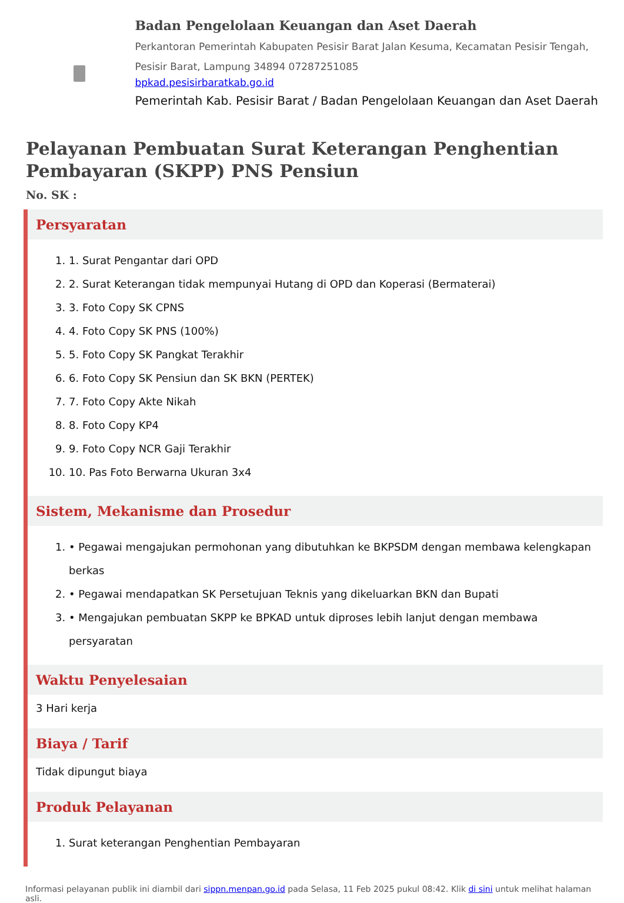Badan Pengelolaan Keuangan dan Aset Daerah
Perkantoran Pemerintah Kabupaten Pesisir Barat Jalan Kesuma, Kecamatan Pesisir Tengah, Pesisir Barat, Lampung 34894 07287251085
bpkad.pesisirbaratkab.go.id
Pemerintah Kab. Pesisir Barat / Badan Pengelolaan Keuangan dan Aset Daerah
Pelayanan Pembuatan Surat Keterangan Penghentian Pembayaran (SKPP) PNS Pensiun
No. SK :
Persyaratan
1. 1. Surat Pengantar dari OPD
2. 2. Surat Keterangan tidak mempunyai Hutang di OPD dan Koperasi (Bermaterai)
3. 3. Foto Copy SK CPNS
4. 4. Foto Copy SK PNS (100%)
5. 5. Foto Copy SK Pangkat Terakhir
6. 6. Foto Copy SK Pensiun dan SK BKN (PERTEK)
7. 7. Foto Copy Akte Nikah
8. 8. Foto Copy KP4
9. 9. Foto Copy NCR Gaji Terakhir
10. 10. Pas Foto Berwarna Ukuran 3x4
Sistem, Mekanisme dan Prosedur
1. • Pegawai mengajukan permohonan yang dibutuhkan ke BKPSDM dengan membawa kelengkapan berkas
2. • Pegawai mendapatkan SK Persetujuan Teknis yang dikeluarkan BKN dan Bupati
3. • Mengajukan pembuatan SKPP ke BPKAD untuk diproses lebih lanjut dengan membawa persyaratan
Waktu Penyelesaian
3 Hari kerja
Biaya / Tarif
Tidak dipungut biaya
Produk Pelayanan
1. Surat keterangan Penghentian Pembayaran
Informasi pelayanan publik ini diambil dari sippn.menpan.go.id pada Selasa, 11 Feb 2025 pukul 08:42. Klik di sini untuk melihat halaman asli.